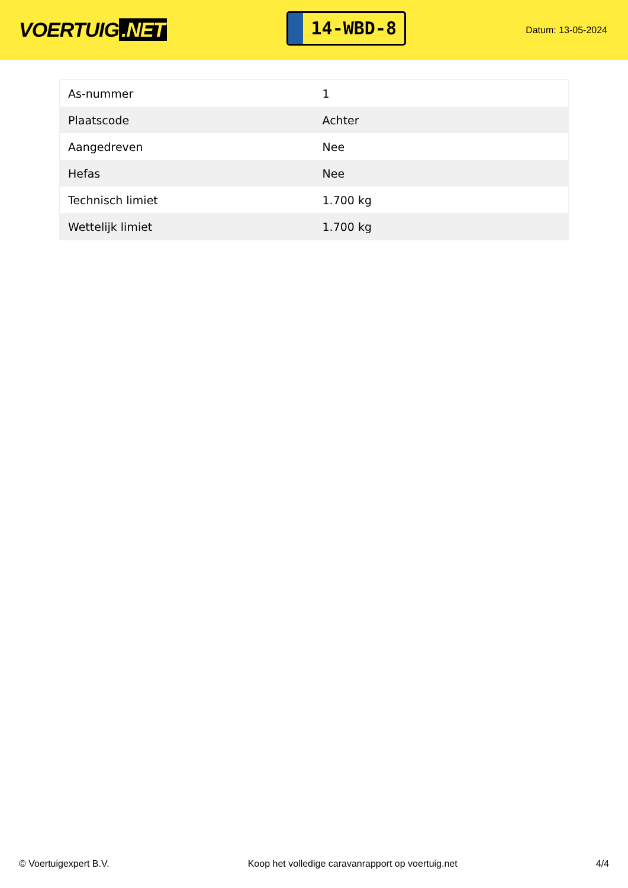VOERTUIG.NET
14-WBD-8
Datum: 13-05-2024
| As-nummer | 1 |
| Plaatscode | Achter |
| Aangedreven | Nee |
| Hefas | Nee |
| Technisch limiet | 1.700 kg |
| Wettelijk limiet | 1.700 kg |
© Voertuigexpert B.V. Koop het volledige caravanrapport op voertuig.net 4/4